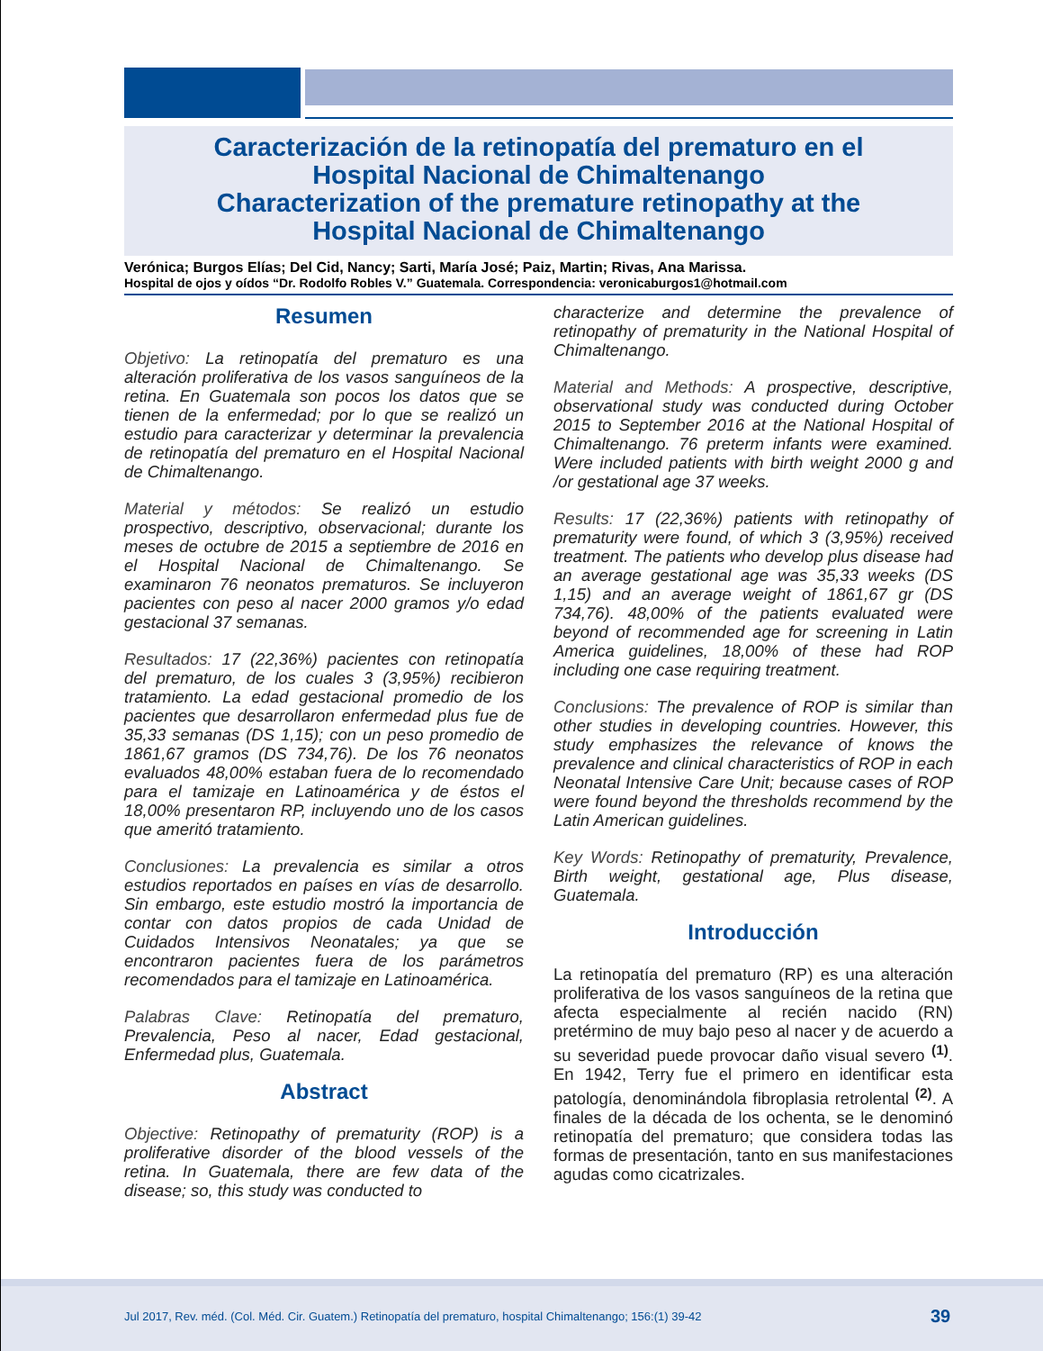Caracterización de la retinopatía del prematuro en el
Hospital Nacional de Chimaltenango
Characterization of the premature retinopathy at the
Hospital Nacional de Chimaltenango
Verónica; Burgos Elías; Del Cid, Nancy; Sarti, María José; Paiz, Martin; Rivas, Ana Marissa.
Hospital de ojos y oídos “Dr. Rodolfo Robles V.” Guatemala. Correspondencia: veronicaburgos1@hotmail.com
Resumen
Objetivo: La retinopatía del prematuro es una alteración proliferativa de los vasos sanguíneos de la retina. En Guatemala son pocos los datos que se tienen de la enfermedad; por lo que se realizó un estudio para caracterizar y determinar la prevalencia de retinopatía del prematuro en el Hospital Nacional de Chimaltenango.
Material y métodos: Se realizó un estudio prospectivo, descriptivo, observacional; durante los meses de octubre de 2015 a septiembre de 2016 en el Hospital Nacional de Chimaltenango. Se examinaron 76 neonatos prematuros. Se incluyeron pacientes con peso al nacer 2000 gramos y/o edad gestacional 37 semanas.
Resultados: 17 (22,36%) pacientes con retinopatía del prematuro, de los cuales 3 (3,95%) recibieron tratamiento. La edad gestacional promedio de los pacientes que desarrollaron enfermedad plus fue de 35,33 semanas (DS 1,15); con un peso promedio de 1861,67 gramos (DS 734,76). De los 76 neonatos evaluados 48,00% estaban fuera de lo recomendado para el tamizaje en Latinoamérica y de éstos el 18,00% presentaron RP, incluyendo uno de los casos que ameritó tratamiento.
Conclusiones: La prevalencia es similar a otros estudios reportados en países en vías de desarrollo. Sin embargo, este estudio mostró la importancia de contar con datos propios de cada Unidad de Cuidados Intensivos Neonatales; ya que se encontraron pacientes fuera de los parámetros recomendados para el tamizaje en Latinoamérica.
Palabras Clave: Retinopatía del prematuro, Prevalencia, Peso al nacer, Edad gestacional, Enfermedad plus, Guatemala.
Abstract
Objective: Retinopathy of prematurity (ROP) is a proliferative disorder of the blood vessels of the retina. In Guatemala, there are few data of the disease; so, this study was conducted to
characterize and determine the prevalence of retinopathy of prematurity in the National Hospital of Chimaltenango.
Material and Methods: A prospective, descriptive, observational study was conducted during October 2015 to September 2016 at the National Hospital of Chimaltenango. 76 preterm infants were examined. Were included patients with birth weight 2000 g and /or gestational age 37 weeks.
Results: 17 (22,36%) patients with retinopathy of prematurity were found, of which 3 (3,95%) received treatment. The patients who develop plus disease had an average gestational age was 35,33 weeks (DS 1,15) and an average weight of 1861,67 gr (DS 734,76). 48,00% of the patients evaluated were beyond of recommended age for screening in Latin America guidelines, 18,00% of these had ROP including one case requiring treatment.
Conclusions: The prevalence of ROP is similar than other studies in developing countries. However, this study emphasizes the relevance of knows the prevalence and clinical characteristics of ROP in each Neonatal Intensive Care Unit; because cases of ROP were found beyond the thresholds recommend by the Latin American guidelines.
Key Words: Retinopathy of prematurity, Prevalence, Birth weight, gestational age, Plus disease, Guatemala.
Introducción
La retinopatía del prematuro (RP) es una alteración proliferativa de los vasos sanguíneos de la retina que afecta especialmente al recién nacido (RN) pretérmino de muy bajo peso al nacer y de acuerdo a su severidad puede provocar daño visual severo <sup>(1)</sup>. En 1942, Terry fue el primero en identificar esta patología, denominándola fibroplasia retrolental <sup>(2)</sup>. A finales de la década de los ochenta, se le denominó retinopatía del prematuro; que considera todas las formas de presentación, tanto en sus manifestaciones agudas como cicatrizales.
Jul 2017, Rev. méd. (Col. Méd. Cir. Guatem.) Retinopatía del prematuro, hospital Chimaltenango; 156:(1) 39-42
39